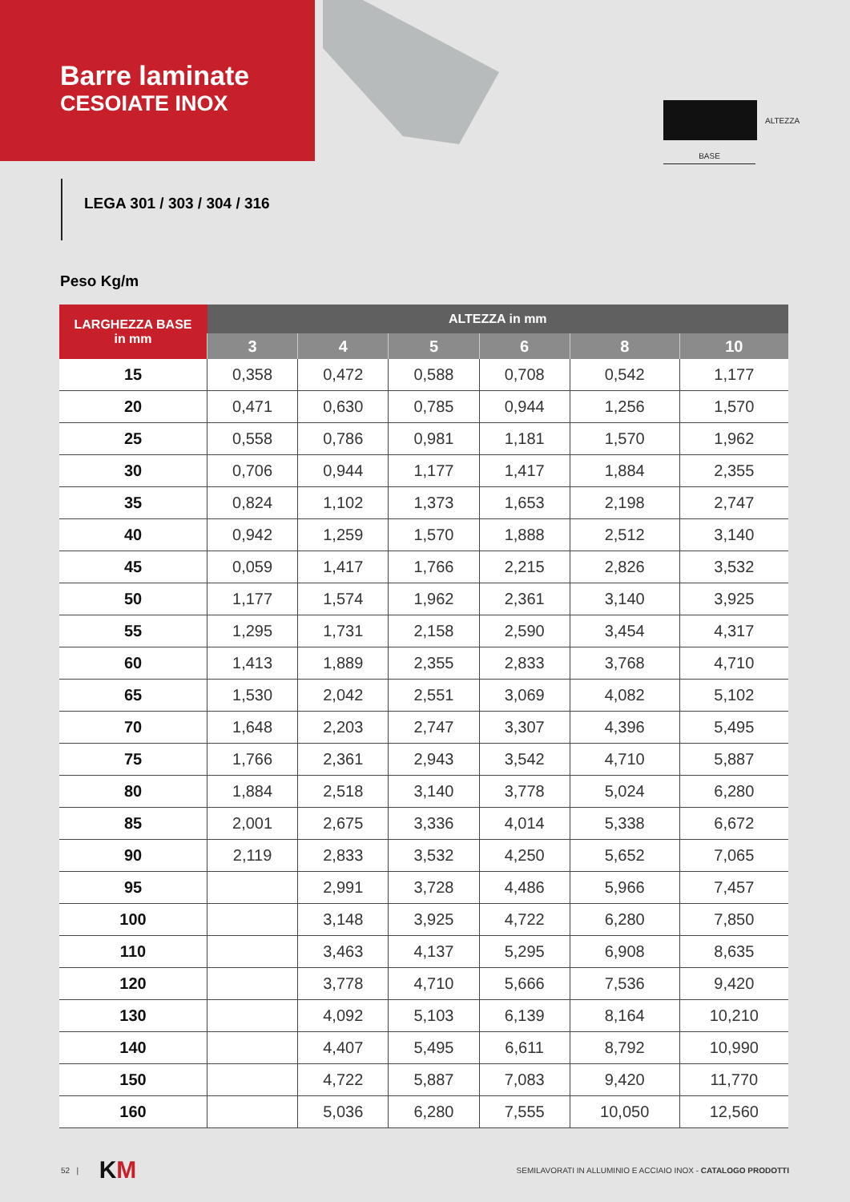Barre laminate
CESOIATE INOX
ALTEZZA
BASE
LEGA 301 / 303 / 304 / 316
Peso Kg/m
| LARGHEZZA BASE in mm | ALTEZZA in mm | | | | | |
| --- | --- | --- | --- | --- | --- | --- |
| | 3 | 4 | 5 | 6 | 8 | 10 |
| 15 | 0,358 | 0,472 | 0,588 | 0,708 | 0,542 | 1,177 |
| 20 | 0,471 | 0,630 | 0,785 | 0,944 | 1,256 | 1,570 |
| 25 | 0,558 | 0,786 | 0,981 | 1,181 | 1,570 | 1,962 |
| 30 | 0,706 | 0,944 | 1,177 | 1,417 | 1,884 | 2,355 |
| 35 | 0,824 | 1,102 | 1,373 | 1,653 | 2,198 | 2,747 |
| 40 | 0,942 | 1,259 | 1,570 | 1,888 | 2,512 | 3,140 |
| 45 | 0,059 | 1,417 | 1,766 | 2,215 | 2,826 | 3,532 |
| 50 | 1,177 | 1,574 | 1,962 | 2,361 | 3,140 | 3,925 |
| 55 | 1,295 | 1,731 | 2,158 | 2,590 | 3,454 | 4,317 |
| 60 | 1,413 | 1,889 | 2,355 | 2,833 | 3,768 | 4,710 |
| 65 | 1,530 | 2,042 | 2,551 | 3,069 | 4,082 | 5,102 |
| 70 | 1,648 | 2,203 | 2,747 | 3,307 | 4,396 | 5,495 |
| 75 | 1,766 | 2,361 | 2,943 | 3,542 | 4,710 | 5,887 |
| 80 | 1,884 | 2,518 | 3,140 | 3,778 | 5,024 | 6,280 |
| 85 | 2,001 | 2,675 | 3,336 | 4,014 | 5,338 | 6,672 |
| 90 | 2,119 | 2,833 | 3,532 | 4,250 | 5,652 | 7,065 |
| 95 | | 2,991 | 3,728 | 4,486 | 5,966 | 7,457 |
| 100 | | 3,148 | 3,925 | 4,722 | 6,280 | 7,850 |
| 110 | | 3,463 | 4,137 | 5,295 | 6,908 | 8,635 |
| 120 | | 3,778 | 4,710 | 5,666 | 7,536 | 9,420 |
| 130 | | 4,092 | 5,103 | 6,139 | 8,164 | 10,210 |
| 140 | | 4,407 | 5,495 | 6,611 | 8,792 | 10,990 |
| 150 | | 4,722 | 5,887 | 7,083 | 9,420 | 11,770 |
| 160 | | 5,036 | 6,280 | 7,555 | 10,050 | 12,560 |
52 | KM SEMILAVORATI IN ALLUMINIO E ACCIAIO INOX - CATALOGO PRODOTTI